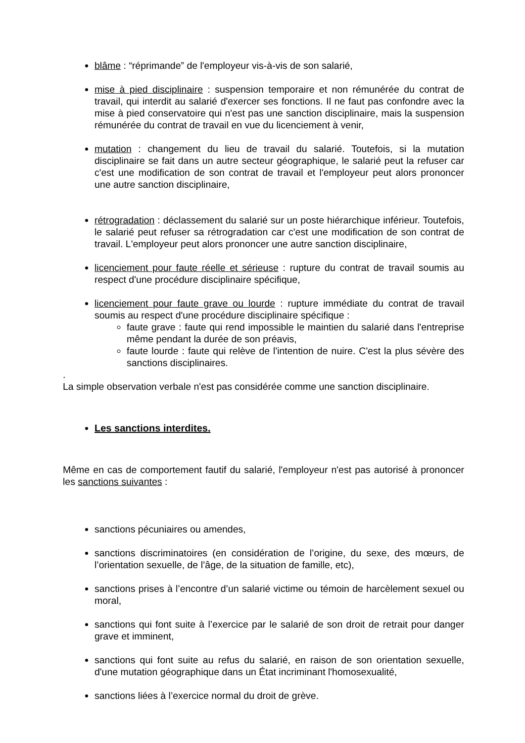blâme : “réprimande” de l'employeur vis-à-vis de son salarié,
mise à pied disciplinaire : suspension temporaire et non rémunérée du contrat de travail, qui interdit au salarié d'exercer ses fonctions. Il ne faut pas confondre avec la mise à pied conservatoire qui n'est pas une sanction disciplinaire, mais la suspension rémunérée du contrat de travail en vue du licenciement à venir,
mutation : changement du lieu de travail du salarié. Toutefois, si la mutation disciplinaire se fait dans un autre secteur géographique, le salarié peut la refuser car c'est une modification de son contrat de travail et l'employeur peut alors prononcer une autre sanction disciplinaire,
rétrogradation : déclassement du salarié sur un poste hiérarchique inférieur. Toutefois, le salarié peut refuser sa rétrogradation car c'est une modification de son contrat de travail. L'employeur peut alors prononcer une autre sanction disciplinaire,
licenciement pour faute réelle et sérieuse : rupture du contrat de travail soumis au respect d'une procédure disciplinaire spécifique,
licenciement pour faute grave ou lourde : rupture immédiate du contrat de travail soumis au respect d'une procédure disciplinaire spécifique :
faute grave : faute qui rend impossible le maintien du salarié dans l'entreprise même pendant la durée de son préavis,
faute lourde : faute qui relève de l'intention de nuire. C'est la plus sévère des sanctions disciplinaires.
.
La simple observation verbale n'est pas considérée comme une sanction disciplinaire.
Les sanctions interdites.
Même en cas de comportement fautif du salarié, l'employeur n'est pas autorisé à prononcer les sanctions suivantes :
sanctions pécuniaires ou amendes,
sanctions discriminatoires (en considération de l’origine, du sexe, des mœurs, de l’orientation sexuelle, de l’âge, de la situation de famille, etc),
sanctions prises à l’encontre d’un salarié victime ou témoin de harcèlement sexuel ou moral,
sanctions qui font suite à l’exercice par le salarié de son droit de retrait pour danger grave et imminent,
sanctions qui font suite au refus du salarié, en raison de son orientation sexuelle, d'une mutation géographique dans un État incriminant l'homosexualité,
sanctions liées à l’exercice normal du droit de grève.